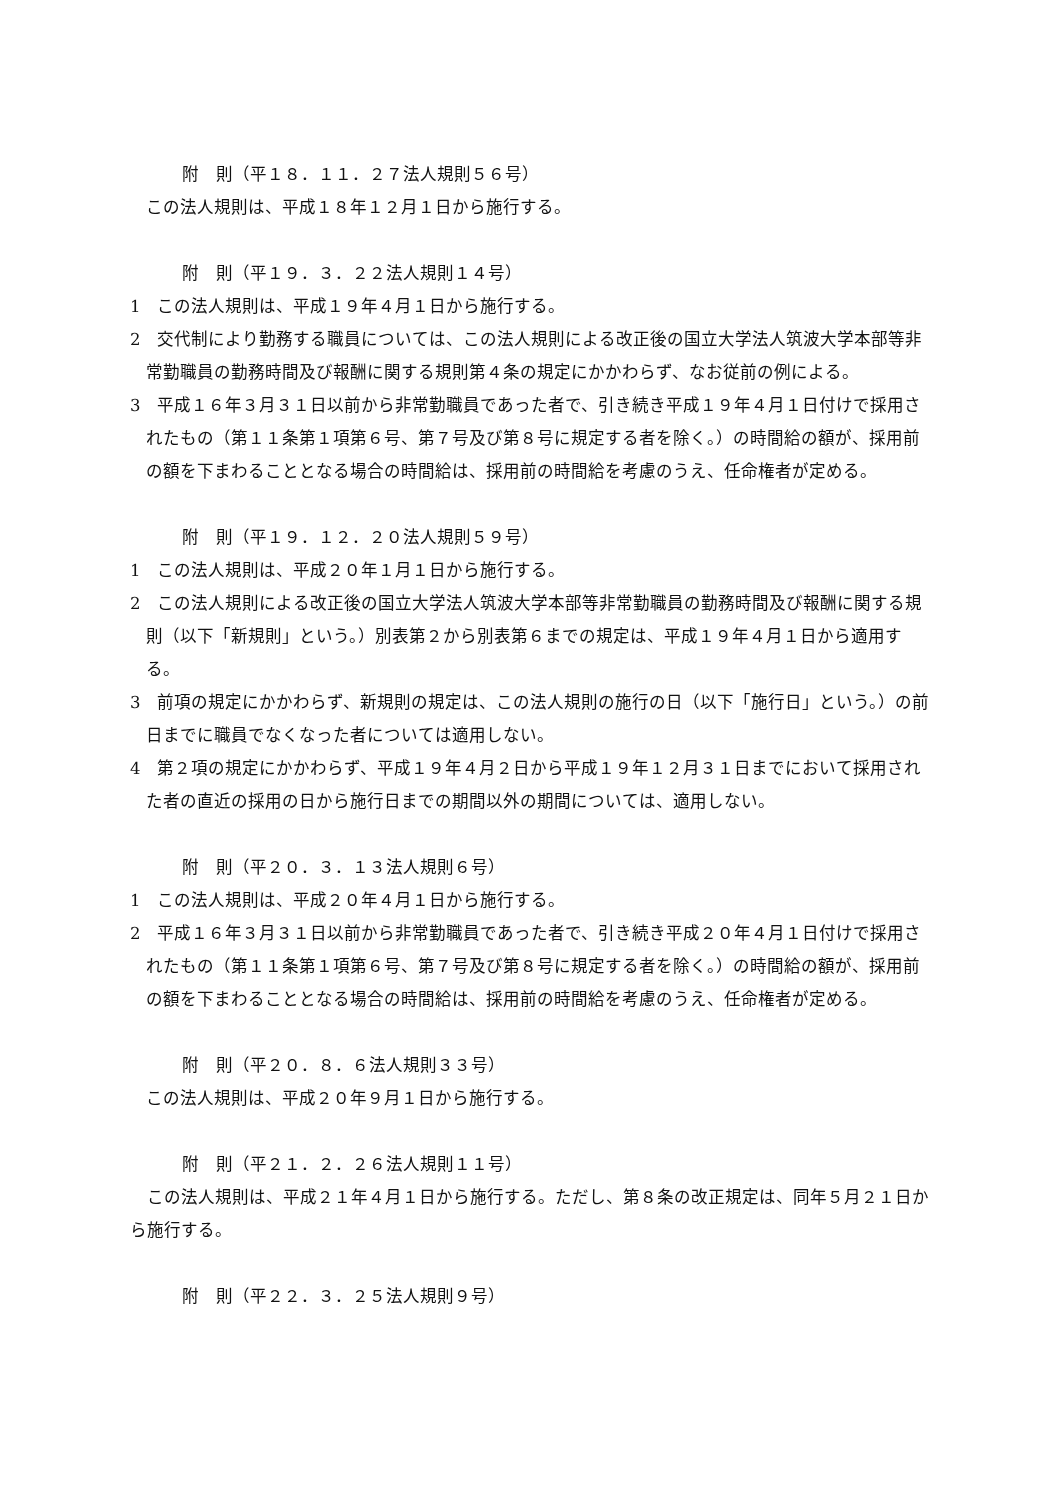附　則（平１８．１１．２７法人規則５６号）
この法人規則は、平成１８年１２月１日から施行する。
附　則（平１９．３．２２法人規則１４号）
1　この法人規則は、平成１９年４月１日から施行する。
2　交代制により勤務する職員については、この法人規則による改正後の国立大学法人筑波大学本部等非常勤職員の勤務時間及び報酬に関する規則第４条の規定にかかわらず、なお従前の例による。
3　平成１６年３月３１日以前から非常勤職員であった者で、引き続き平成１９年４月１日付けで採用されたもの（第１１条第１項第６号、第７号及び第８号に規定する者を除く。）の時間給の額が、採用前の額を下まわることとなる場合の時間給は、採用前の時間給を考慮のうえ、任命権者が定める。
附　則（平１９．１２．２０法人規則５９号）
1　この法人規則は、平成２０年１月１日から施行する。
2　この法人規則による改正後の国立大学法人筑波大学本部等非常勤職員の勤務時間及び報酬に関する規則（以下「新規則」という。）別表第２から別表第６までの規定は、平成１９年４月１日から適用する。
3　前項の規定にかかわらず、新規則の規定は、この法人規則の施行の日（以下「施行日」という。）の前日までに職員でなくなった者については適用しない。
4　第２項の規定にかかわらず、平成１９年４月２日から平成１９年１２月３１日までにおいて採用された者の直近の採用の日から施行日までの期間以外の期間については、適用しない。
附　則（平２０．３．１３法人規則６号）
1　この法人規則は、平成２０年４月１日から施行する。
2　平成１６年３月３１日以前から非常勤職員であった者で、引き続き平成２０年４月１日付けで採用されたもの（第１１条第１項第６号、第７号及び第８号に規定する者を除く。）の時間給の額が、採用前の額を下まわることとなる場合の時間給は、採用前の時間給を考慮のうえ、任命権者が定める。
附　則（平２０．８．６法人規則３３号）
この法人規則は、平成２０年９月１日から施行する。
附　則（平２１．２．２６法人規則１１号）
　この法人規則は、平成２１年４月１日から施行する。ただし、第８条の改正規定は、同年５月２１日から施行する。
附　則（平２２．３．２５法人規則９号）